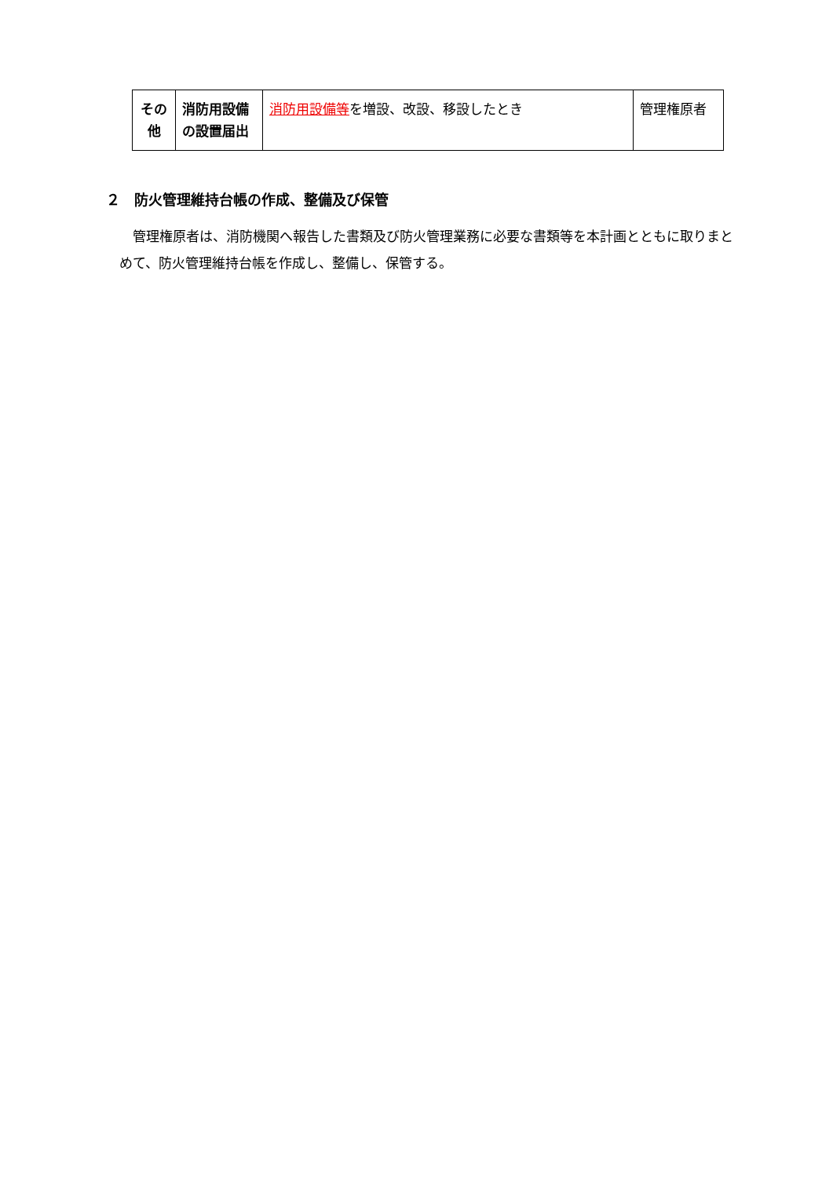| その他 | 消防用設備の設置届出 | 消防用設備等 を増設、改設、移設したとき | 管理権原者 |
２　防火管理維持台帳の作成、整備及び保管
管理権原者は、消防機関へ報告した書類及び防火管理業務に必要な書類等を本計画とともに取りまとめて、防火管理維持台帳を作成し、整備し、保管する。